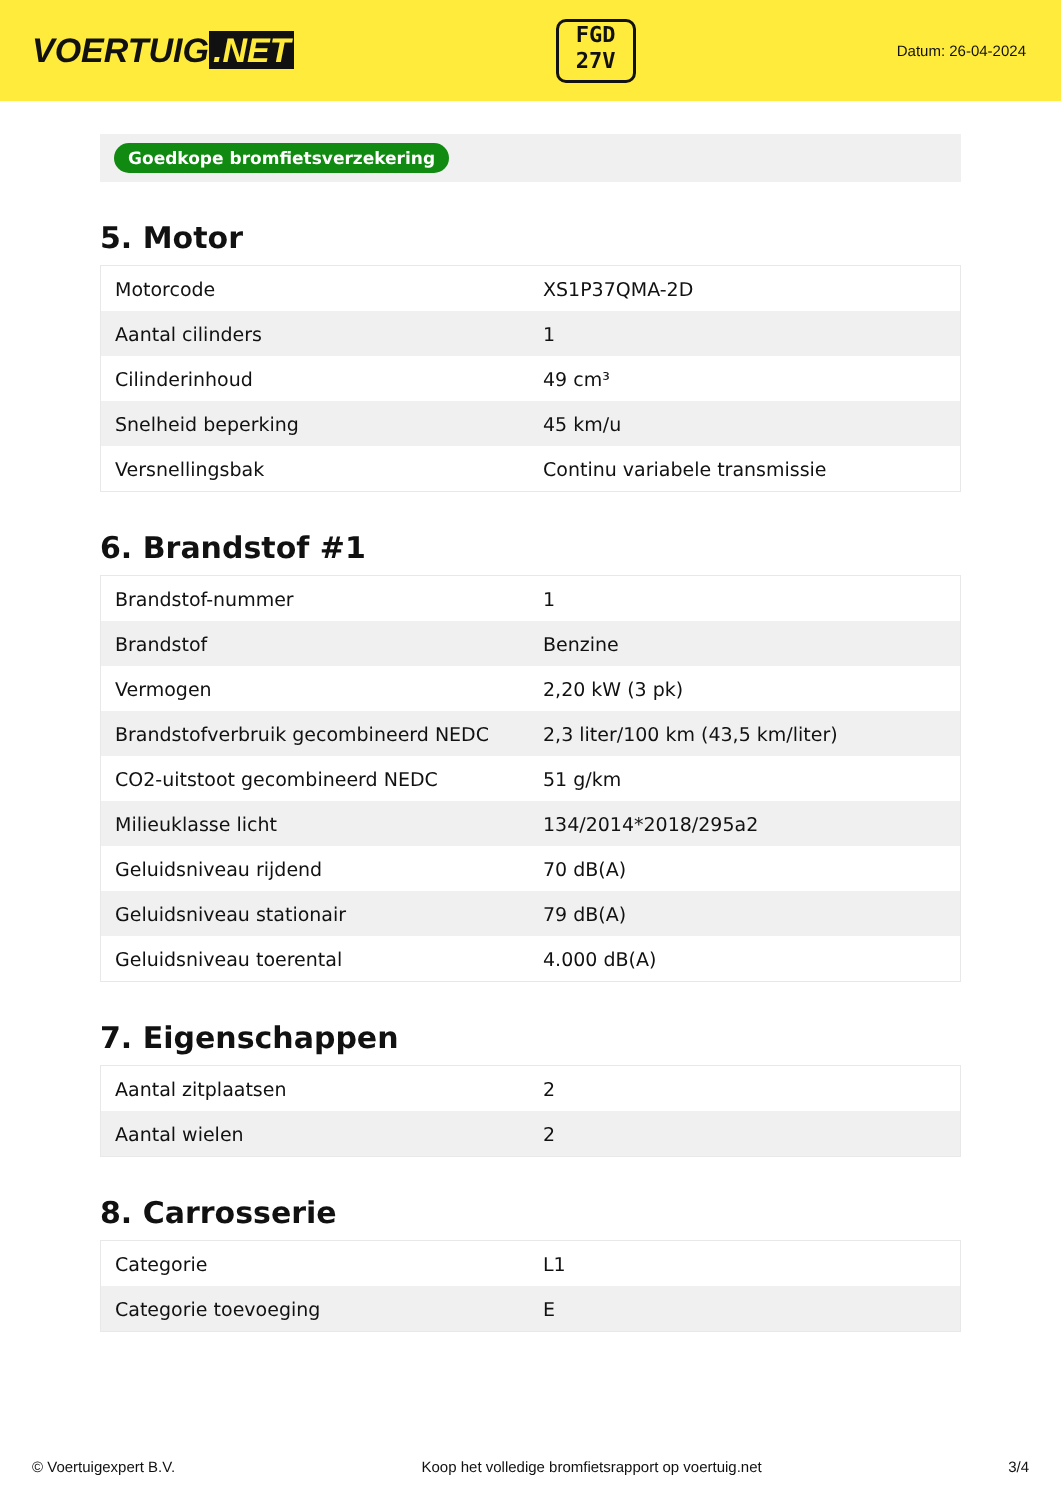VOERTUIG.NET
FGD
27V
Datum: 26-04-2024
Goedkope bromfietsverzekering
5. Motor
| Motorcode | XS1P37QMA-2D |
| Aantal cilinders | 1 |
| Cilinderinhoud | 49 cm³ |
| Snelheid beperking | 45 km/u |
| Versnellingsbak | Continu variabele transmissie |
6. Brandstof #1
| Brandstof-nummer | 1 |
| Brandstof | Benzine |
| Vermogen | 2,20 kW (3 pk) |
| Brandstofverbruik gecombineerd NEDC | 2,3 liter/100 km (43,5 km/liter) |
| CO2-uitstoot gecombineerd NEDC | 51 g/km |
| Milieuklasse licht | 134/2014*2018/295a2 |
| Geluidsniveau rijdend | 70 dB(A) |
| Geluidsniveau stationair | 79 dB(A) |
| Geluidsniveau toerental | 4.000 dB(A) |
7. Eigenschappen
| Aantal zitplaatsen | 2 |
| Aantal wielen | 2 |
8. Carrosserie
| Categorie | L1 |
| Categorie toevoeging | E |
© Voertuigexpert B.V. Koop het volledige bromfietsrapport op voertuig.net 3/4